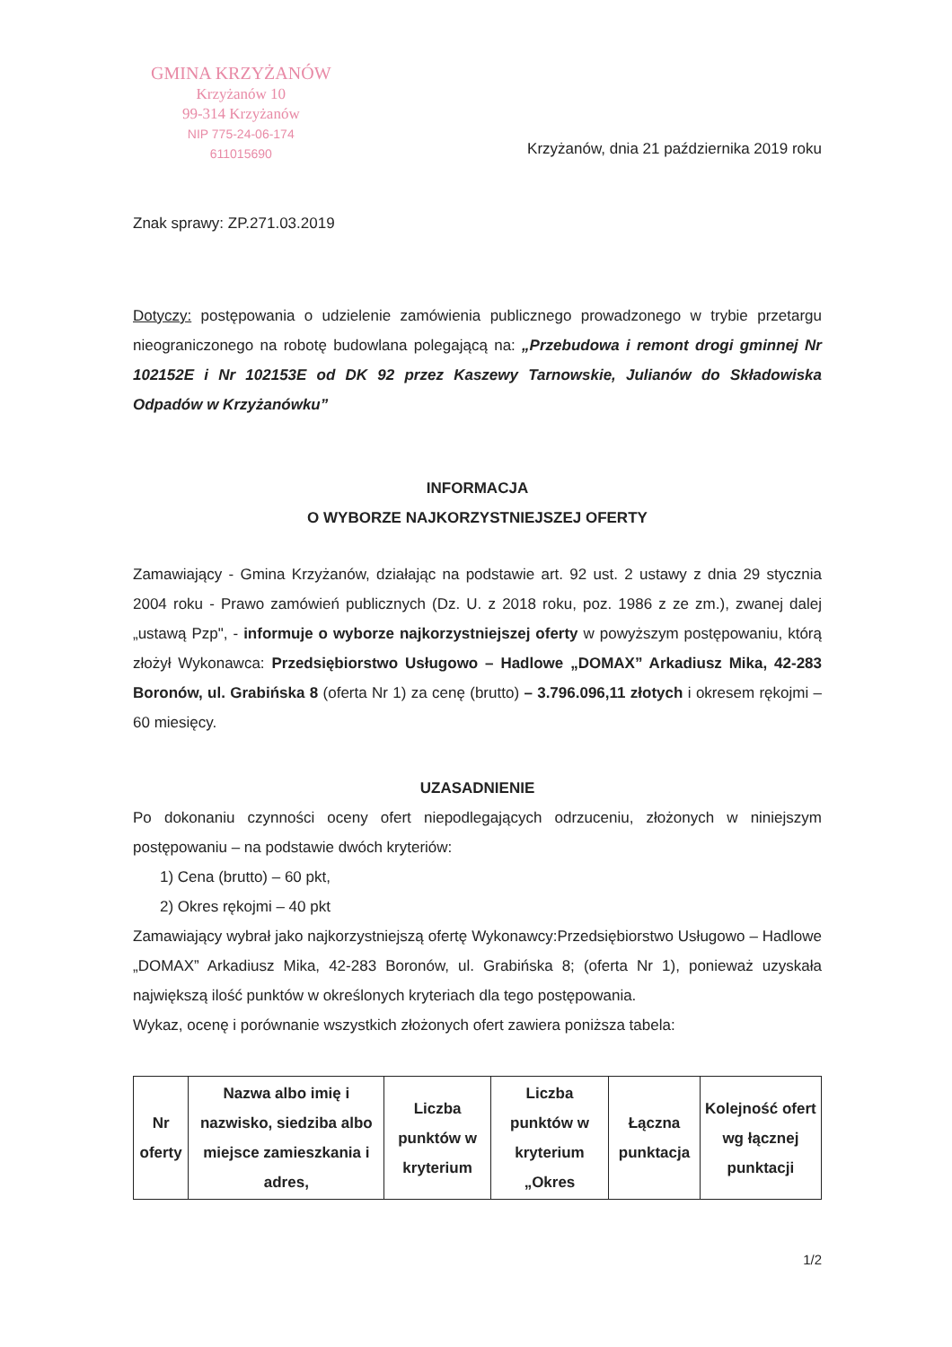GMINA KRZYŻANÓW
Krzyżanów 10
99-314 Krzyżanów
NIP 775-24-06-174
611015690
Krzyżanów, dnia 21 października 2019 roku
Znak sprawy: ZP.271.03.2019
Dotyczy: postępowania o udzielenie zamówienia publicznego prowadzonego w trybie przetargu nieograniczonego na robotę budowlana polegającą na: „Przebudowa i remont drogi gminnej Nr 102152E i Nr 102153E od DK 92 przez Kaszewy Tarnowskie, Julianów do Składowiska Odpadów w Krzyżanówku”
INFORMACJA
O WYBORZE NAJKORZYSTNIEJSZEJ OFERTY
Zamawiający - Gmina Krzyżanów, działając na podstawie art. 92 ust. 2 ustawy z dnia 29 stycznia 2004 roku - Prawo zamówień publicznych (Dz. U. z 2018 roku, poz. 1986 z ze zm.), zwanej dalej „ustawą Pzp", - informuje o wyborze najkorzystniejszej oferty w powyższym postępowaniu, którą złożył Wykonawca: Przedsiębiorstwo Usługowo – Hadlowe „DOMAX” Arkadiusz Mika, 42-283 Boronów, ul. Grabińska 8 (oferta Nr 1) za cenę (brutto) – 3.796.096,11 złotych i okresem rękojmi – 60 miesięcy.
UZASADNIENIE
Po dokonaniu czynności oceny ofert niepodlegających odrzuceniu, złożonych w niniejszym postępowaniu – na podstawie dwóch kryteriów:
1) Cena (brutto) – 60 pkt,
2) Okres rękojmi – 40 pkt
Zamawiający wybrał jako najkorzystniejszą ofertę Wykonawcy:Przedsiębiorstwo Usługowo – Hadlowe „DOMAX” Arkadiusz Mika, 42-283 Boronów, ul. Grabińska 8; (oferta Nr 1), ponieważ uzyskała największą ilość punktów w określonych kryteriach dla tego postępowania.
Wykaz, ocenę i porównanie wszystkich złożonych ofert zawiera poniższa tabela:
| Nr oferty | Nazwa albo imię i nazwisko, siedziba albo miejsce zamieszkania i adres, | Liczba punktów w kryterium | Liczba punktów w kryterium „Okres | Łączna punktacja | Kolejność ofert wg łącznej punktacji |
| --- | --- | --- | --- | --- | --- |
1/2